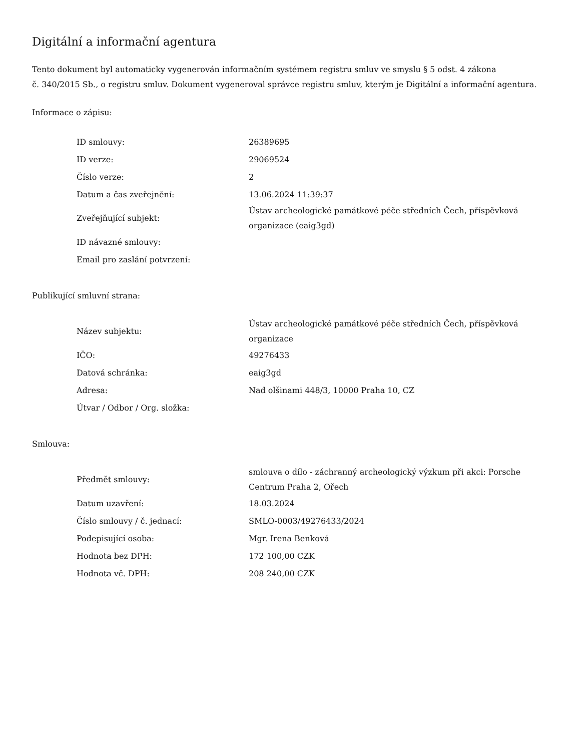Digitální a informační agentura
Tento dokument byl automaticky vygenerován informačním systémem registru smluv ve smyslu § 5 odst. 4 zákona
č. 340/2015 Sb., o registru smluv. Dokument vygeneroval správce registru smluv, kterým je Digitální a informační agentura.
Informace o zápisu:
| ID smlouvy: | 26389695 |
| ID verze: | 29069524 |
| Číslo verze: | 2 |
| Datum a čas zveřejnění: | 13.06.2024 11:39:37 |
| Zveřejňující subjekt: | Ústav archeologické památkové péče středních Čech, příspěvková organizace (eaig3gd) |
| ID návazné smlouvy: | |
| Email pro zaslání potvrzení: | |
Publikující smluvní strana:
| Název subjektu: | Ústav archeologické památkové péče středních Čech, příspěvková organizace |
| IČO: | 49276433 |
| Datová schránka: | eaig3gd |
| Adresa: | Nad olšinami 448/3, 10000 Praha 10, CZ |
| Útvar / Odbor / Org. složka: | |
Smlouva:
| Předmět smlouvy: | smlouva o dílo - záchranný archeologický výzkum při akci: Porsche Centrum Praha 2, Ořech |
| Datum uzavření: | 18.03.2024 |
| Číslo smlouvy / č. jednací: | SMLO-0003/49276433/2024 |
| Podepisující osoba: | Mgr. Irena Benková |
| Hodnota bez DPH: | 172 100,00 CZK |
| Hodnota vč. DPH: | 208 240,00 CZK |